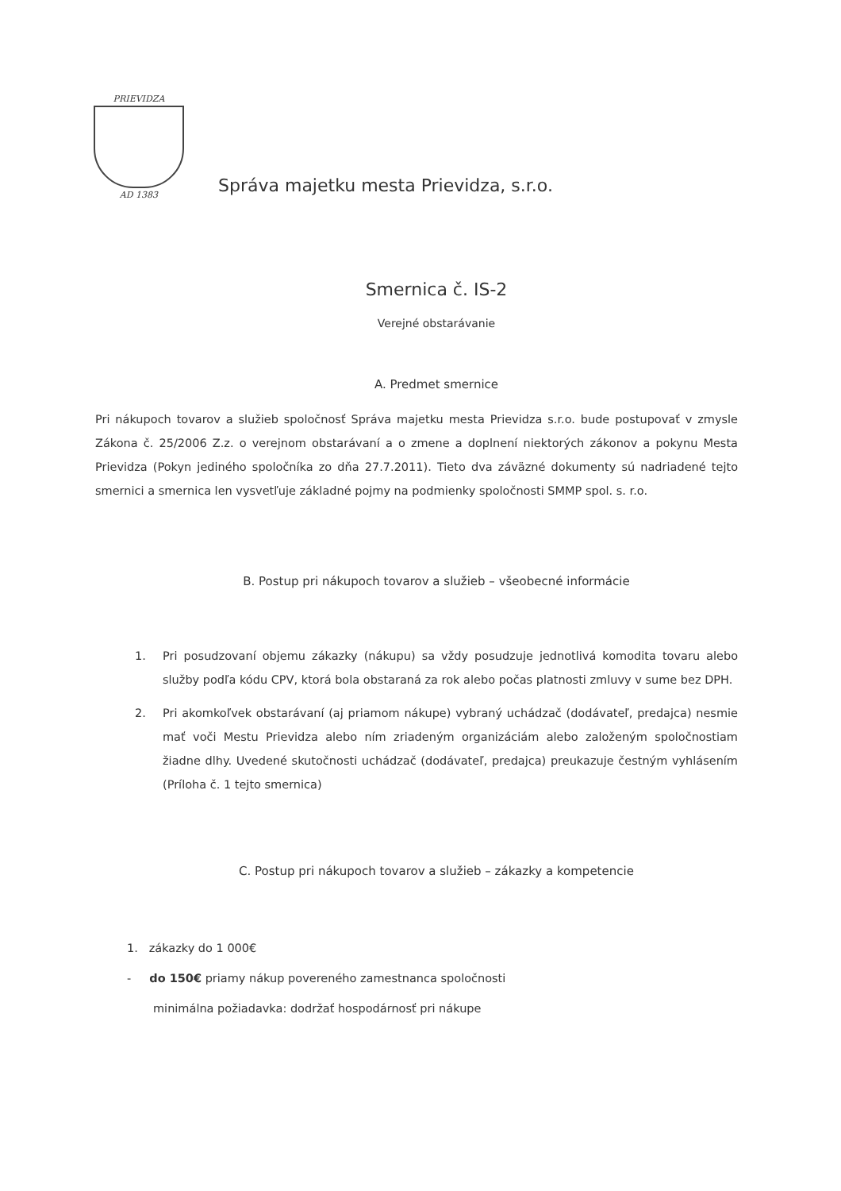PRIEVIDZA
AD 1383
Správa majetku mesta Prievidza, s.r.o.
Smernica č. IS-2
Verejné obstarávanie
A. Predmet smernice
Pri nákupoch tovarov a služieb spoločnosť Správa majetku mesta Prievidza s.r.o. bude postupovať v zmysle Zákona č. 25/2006 Z.z. o verejnom obstarávaní a o zmene a doplnení niektorých zákonov a pokynu Mesta Prievidza (Pokyn jediného spoločníka zo dňa 27.7.2011). Tieto dva záväzné dokumenty sú nadriadené tejto smernici a smernica len vysvetľuje základné pojmy na podmienky spoločnosti SMMP spol. s. r.o.
B. Postup pri nákupoch tovarov a služieb – všeobecné informácie
1. Pri posudzovaní objemu zákazky (nákupu) sa vždy posudzuje jednotlivá komodita tovaru alebo služby podľa kódu CPV, ktorá bola obstaraná za rok alebo počas platnosti zmluvy v sume bez DPH.
2. Pri akomkoľvek obstarávaní (aj priamom nákupe) vybraný uchádzač (dodávateľ, predajca) nesmie mať voči Mestu Prievidza alebo ním zriadeným organizáciám alebo založeným spoločnostiam žiadne dlhy. Uvedené skutočnosti uchádzač (dodávateľ, predajca) preukazuje čestným vyhlásením (Príloha č. 1 tejto smernica)
C. Postup pri nákupoch tovarov a služieb – zákazky a kompetencie
1. zákazky do 1 000€
- do 150€ priamy nákup povereného zamestnanca spoločnosti
minimálna požiadavka: dodržať hospodárnosť pri nákupe